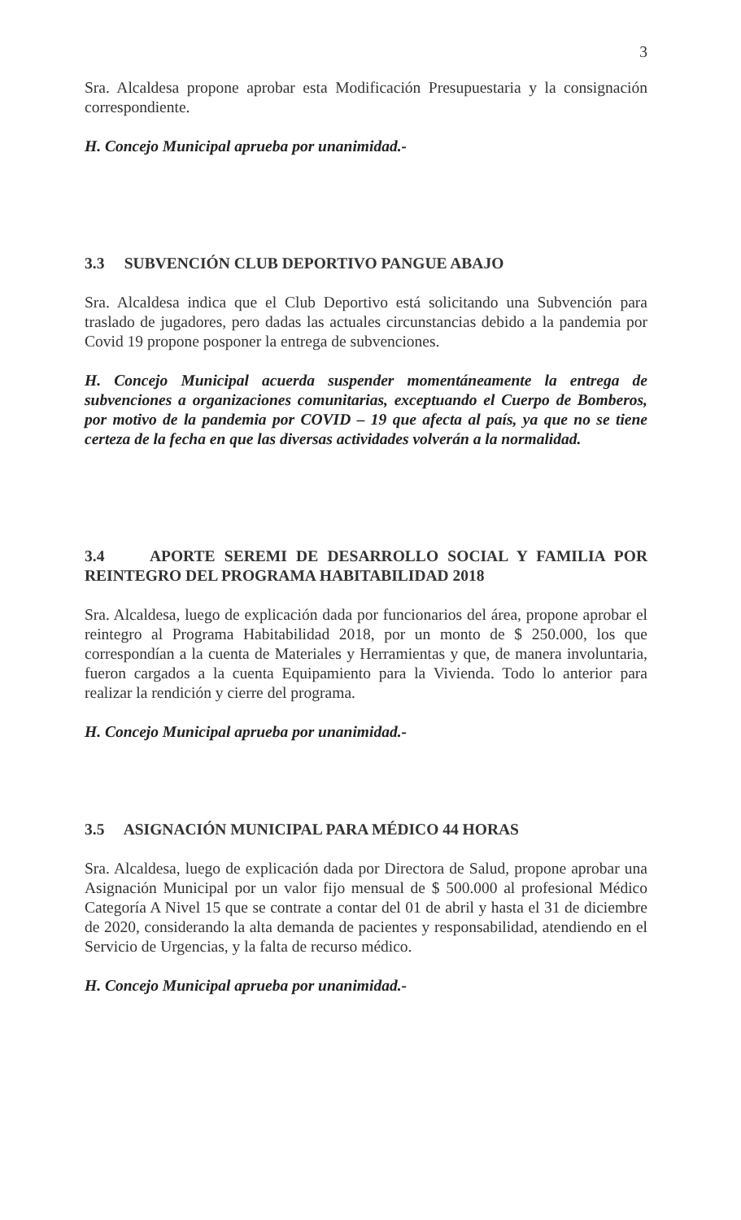3
Sra. Alcaldesa propone aprobar esta Modificación Presupuestaria y la consignación correspondiente.
H. Concejo Municipal aprueba por unanimidad.-
3.3 SUBVENCIÓN CLUB DEPORTIVO PANGUE ABAJO
Sra. Alcaldesa indica que el Club Deportivo está solicitando una Subvención para traslado de jugadores, pero dadas las actuales circunstancias debido a la pandemia por Covid 19 propone posponer la entrega de subvenciones.
H. Concejo Municipal acuerda suspender momentáneamente la entrega de subvenciones a organizaciones comunitarias, exceptuando el Cuerpo de Bomberos, por motivo de la pandemia por COVID – 19 que afecta al país, ya que no se tiene certeza de la fecha en que las diversas actividades volverán a la normalidad.
3.4 APORTE SEREMI DE DESARROLLO SOCIAL Y FAMILIA POR REINTEGRO DEL PROGRAMA HABITABILIDAD 2018
Sra. Alcaldesa, luego de explicación dada por funcionarios del área, propone aprobar el reintegro al Programa Habitabilidad 2018, por un monto de $ 250.000, los que correspondían a la cuenta de Materiales y Herramientas y que, de manera involuntaria, fueron cargados a la cuenta Equipamiento para la Vivienda. Todo lo anterior para realizar la rendición y cierre del programa.
H. Concejo Municipal aprueba por unanimidad.-
3.5 ASIGNACIÓN MUNICIPAL PARA MÉDICO 44 HORAS
Sra. Alcaldesa, luego de explicación dada por Directora de Salud, propone aprobar una Asignación Municipal por un valor fijo mensual de $ 500.000 al profesional Médico Categoría A Nivel 15 que se contrate a contar del 01 de abril y hasta el 31 de diciembre de 2020, considerando la alta demanda de pacientes y responsabilidad, atendiendo en el Servicio de Urgencias, y la falta de recurso médico.
H. Concejo Municipal aprueba por unanimidad.-